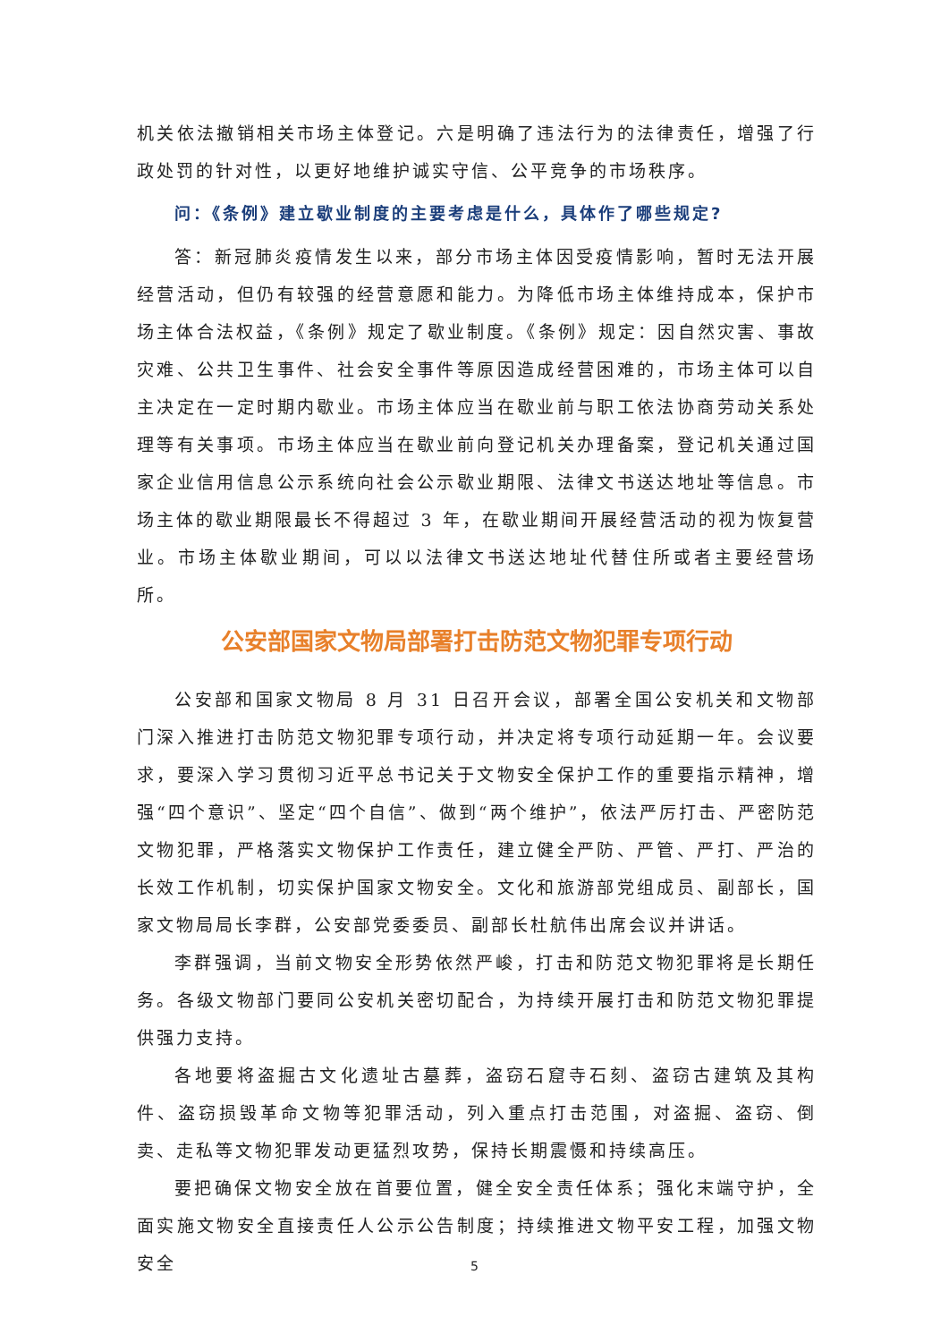机关依法撤销相关市场主体登记。六是明确了违法行为的法律责任，增强了行政处罚的针对性，以更好地维护诚实守信、公平竞争的市场秩序。
问：《条例》建立歇业制度的主要考虑是什么，具体作了哪些规定?
答：新冠肺炎疫情发生以来，部分市场主体因受疫情影响，暂时无法开展经营活动，但仍有较强的经营意愿和能力。为降低市场主体维持成本，保护市场主体合法权益，《条例》规定了歇业制度。《条例》规定：因自然灾害、事故灾难、公共卫生事件、社会安全事件等原因造成经营困难的，市场主体可以自主决定在一定时期内歇业。市场主体应当在歇业前与职工依法协商劳动关系处理等有关事项。市场主体应当在歇业前向登记机关办理备案，登记机关通过国家企业信用信息公示系统向社会公示歇业期限、法律文书送达地址等信息。市场主体的歇业期限最长不得超过 3 年，在歇业期间开展经营活动的视为恢复营业。市场主体歇业期间，可以以法律文书送达地址代替住所或者主要经营场所。
公安部国家文物局部署打击防范文物犯罪专项行动
公安部和国家文物局 8 月 31 日召开会议，部署全国公安机关和文物部门深入推进打击防范文物犯罪专项行动，并决定将专项行动延期一年。会议要求，要深入学习贯彻习近平总书记关于文物安全保护工作的重要指示精神，增强“四个意识”、坚定“四个自信”、做到“两个维护”，依法严厉打击、严密防范文物犯罪，严格落实文物保护工作责任，建立健全严防、严管、严打、严治的长效工作机制，切实保护国家文物安全。文化和旅游部党组成员、副部长，国家文物局局长李群，公安部党委委员、副部长杜航伟出席会议并讲话。
李群强调，当前文物安全形势依然严峻，打击和防范文物犯罪将是长期任务。各级文物部门要同公安机关密切配合，为持续开展打击和防范文物犯罪提供强力支持。
各地要将盗掘古文化遗址古墓葬，盗窃石窟寺石刻、盗窃古建筑及其构件、盗窃损毁革命文物等犯罪活动，列入重点打击范围，对盗掘、盗窃、倒卖、走私等文物犯罪发动更猛烈攻势，保持长期震慑和持续高压。
要把确保文物安全放在首要位置，健全安全责任体系；强化末端守护，全面实施文物安全直接责任人公示公告制度；持续推进文物平安工程，加强文物安全
5